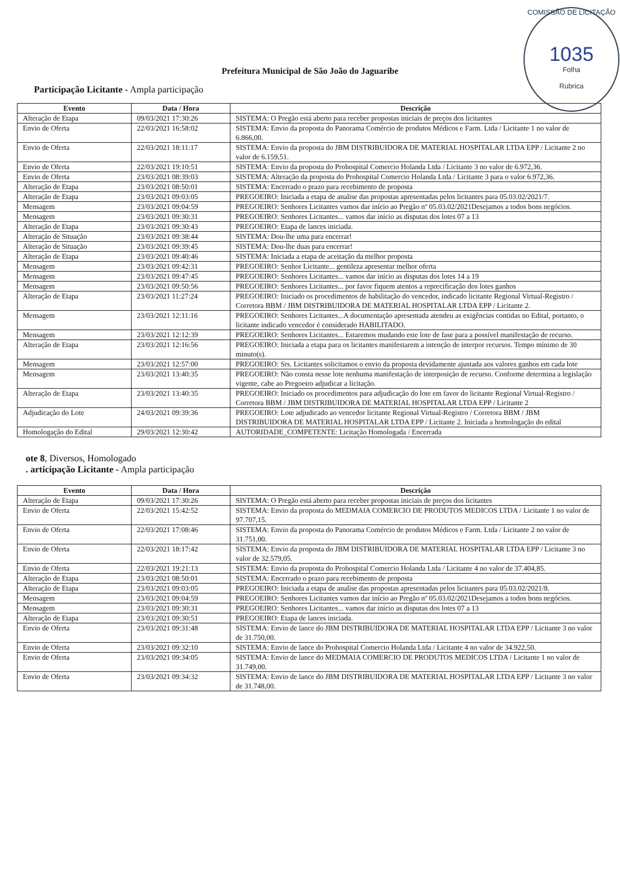COMISSÃO DE LICITAÇÃO
1035
Folha
Rubrica
Prefeitura Municipal de São João do Jaguaribe
Participação Licitante - Ampla participação
| Evento | Data / Hora | Descrição |
| --- | --- | --- |
| Alteração de Etapa | 09/03/2021 17:30:26 | SISTEMA: O Pregão está aberto para receber propostas iniciais de preços dos licitantes |
| Envio de Oferta | 22/03/2021 16:58:02 | SISTEMA: Envio da proposta do Panorama Comércio de produtos Médicos e Farm. Ltda / Licitante 1 no valor de 6.866,00. |
| Envio de Oferta | 22/03/2021 18:11:17 | SISTEMA: Envio da proposta do JBM DISTRIBUIDORA DE MATERIAL HOSPITALAR LTDA EPP / Licitante 2 no valor de 6.159,51. |
| Envio de Oferta | 22/03/2021 19:10:51 | SISTEMA: Envio da proposta do Prohospital Comercio Holanda Ltda / Licitante 3 no valor de 6.972,36. |
| Envio de Oferta | 23/03/2021 08:39:03 | SISTEMA: Alteração da proposta do Prohospital Comercio Holanda Ltda / Licitante 3 para o valor 6.972,36. |
| Alteração de Etapa | 23/03/2021 08:50:01 | SISTEMA: Encerrado o prazo para recebimento de proposta |
| Alteração de Etapa | 23/03/2021 09:03:05 | PREGOEIRO: Iniciada a etapa de analise das propostas apresentadas pelos licitantes para 05.03.02/2021/7. |
| Mensagem | 23/03/2021 09:04:59 | PREGOEIRO: Senhores Licitantes vamos dar início ao Pregão nº 05.03.02/2021Desejamos a todos bons negócios. |
| Mensagem | 23/03/2021 09:30:31 | PREGOEIRO: Senhores Licitantes... vamos dar início as disputas dos lotes 07 a 13 |
| Alteração de Etapa | 23/03/2021 09:30:43 | PREGOEIRO: Etapa de lances iniciada. |
| Alteração de Situação | 23/03/2021 09:38:44 | SISTEMA: Dou-lhe uma para encerrar! |
| Alteração de Situação | 23/03/2021 09:39:45 | SISTEMA: Dou-lhe duas para encerrar! |
| Alteração de Etapa | 23/03/2021 09:40:46 | SISTEMA: Iniciada a etapa de aceitação da melhor proposta |
| Mensagem | 23/03/2021 09:42:31 | PREGOEIRO: Senhor Licitante... gentileza apresentar melhor oferta |
| Mensagem | 23/03/2021 09:47:45 | PREGOEIRO: Senhores Licitantes... vamos dar início as disputas dos lotes 14 a 19 |
| Mensagem | 23/03/2021 09:50:56 | PREGOEIRO: Senhores Licitantes... por favor fiquem atentos a reprecificação dos lotes ganhos |
| Alteração de Etapa | 23/03/2021 11:27:24 | PREGOEIRO: Iniciado os procedimentos de habilitação do vencedor, indicado licitante Regional Virtual-Registro / Corretora BBM / JBM DISTRIBUIDORA DE MATERIAL HOSPITALAR LTDA EPP / Licitante 2. |
| Mensagem | 23/03/2021 12:11:16 | PREGOEIRO: Senhores Licitantes...A documentação apresentada atendeu as exigências contidas no Edital, portanto, o licitante indicado vencedor é considerado HABILITADO. |
| Mensagem | 23/03/2021 12:12:39 | PREGOEIRO: Senhores Licitantes... Estaremos mudando este lote de fase para a possível manifestação de recurso. |
| Alteração de Etapa | 23/03/2021 12:16:56 | PREGOEIRO: Iniciada a etapa para os licitantes manifestarem a intenção de interpor recursos. Tempo mínimo de 30 minuto(s). |
| Mensagem | 23/03/2021 12:57:00 | PREGOEIRO: Srs. Licitantes solicitamos o envio da proposta devidamente ajustada aos valores ganhos em cada lote |
| Mensagem | 23/03/2021 13:40:35 | PREGOEIRO: Não consta nesse lote nenhuma manifestação de interposição de recurso. Conforme determina a legislação vigente, cabe ao Pregoeiro adjudicar a licitação. |
| Alteração de Etapa | 23/03/2021 13:40:35 | PREGOEIRO: Iniciado os procedimentos para adjudicação do lote em favor do licitante Regional Virtual-Registro / Corretora BBM / JBM DISTRIBUIDORA DE MATERIAL HOSPITALAR LTDA EPP / Licitante 2 |
| Adjudicação do Lote | 24/03/2021 09:39:36 | PREGOEIRO: Lote adjudicado ao vencedor licitante Regional Virtual-Registro / Corretora BBM / JBM DISTRIBUIDORA DE MATERIAL HOSPITALAR LTDA EPP / Licitante 2. Iniciada a homologação do edital |
| Homologação do Edital | 29/03/2021 12:30:42 | AUTORIDADE_COMPETENTE: Licitação Homologada / Encerrada |
ote 8, Diversos, Homologado
. articipação Licitante - Ampla participação
| Evento | Data / Hora | Descrição |
| --- | --- | --- |
| Alteração de Etapa | 09/03/2021 17:30:26 | SISTEMA: O Pregão está aberto para receber propostas iniciais de preços dos licitantes |
| Envio de Oferta | 22/03/2021 15:42:52 | SISTEMA: Envio da proposta do MEDMAIA COMERCIO DE PRODUTOS MEDICOS LTDA / Licitante 1 no valor de 97.707,15. |
| Envio de Oferta | 22/03/2021 17:08:46 | SISTEMA: Envio da proposta do Panorama Comércio de produtos Médicos e Farm. Ltda / Licitante 2 no valor de 31.751,00. |
| Envio de Oferta | 22/03/2021 18:17:42 | SISTEMA: Envio da proposta do JBM DISTRIBUIDORA DE MATERIAL HOSPITALAR LTDA EPP / Licitante 3 no valor de 32.579,05. |
| Envio de Oferta | 22/03/2021 19:21:13 | SISTEMA: Envio da proposta do Prohospital Comercio Holanda Ltda / Licitante 4 no valor de 37.404,85. |
| Alteração de Etapa | 23/03/2021 08:50:01 | SISTEMA: Encerrado o prazo para recebimento de proposta |
| Alteração de Etapa | 23/03/2021 09:03:05 | PREGOEIRO: Iniciada a etapa de analise das propostas apresentadas pelos licitantes para 05.03.02/2021/8. |
| Mensagem | 23/03/2021 09:04:59 | PREGOEIRO: Senhores Licitantes vamos dar início ao Pregão nº 05.03.02/2021Desejamos a todos bons negócios. |
| Mensagem | 23/03/2021 09:30:31 | PREGOEIRO: Senhores Licitantes... vamos dar início as disputas dos lotes 07 a 13 |
| Alteração de Etapa | 23/03/2021 09:30:51 | PREGOEIRO: Etapa de lances iniciada. |
| Envio de Oferta | 23/03/2021 09:31:48 | SISTEMA: Envio de lance do JBM DISTRIBUIDORA DE MATERIAL HOSPITALAR LTDA EPP / Licitante 3 no valor de 31.750,00. |
| Envio de Oferta | 23/03/2021 09:32:10 | SISTEMA: Envio de lance do Prohospital Comercio Holanda Ltda / Licitante 4 no valor de 34.922,50. |
| Envio de Oferta | 23/03/2021 09:34:05 | SISTEMA: Envio de lance do MEDMAIA COMERCIO DE PRODUTOS MEDICOS LTDA / Licitante 1 no valor de 31.749,00. |
| Envio de Oferta | 23/03/2021 09:34:32 | SISTEMA: Envio de lance do JBM DISTRIBUIDORA DE MATERIAL HOSPITALAR LTDA EPP / Licitante 3 no valor de 31.748,00. |